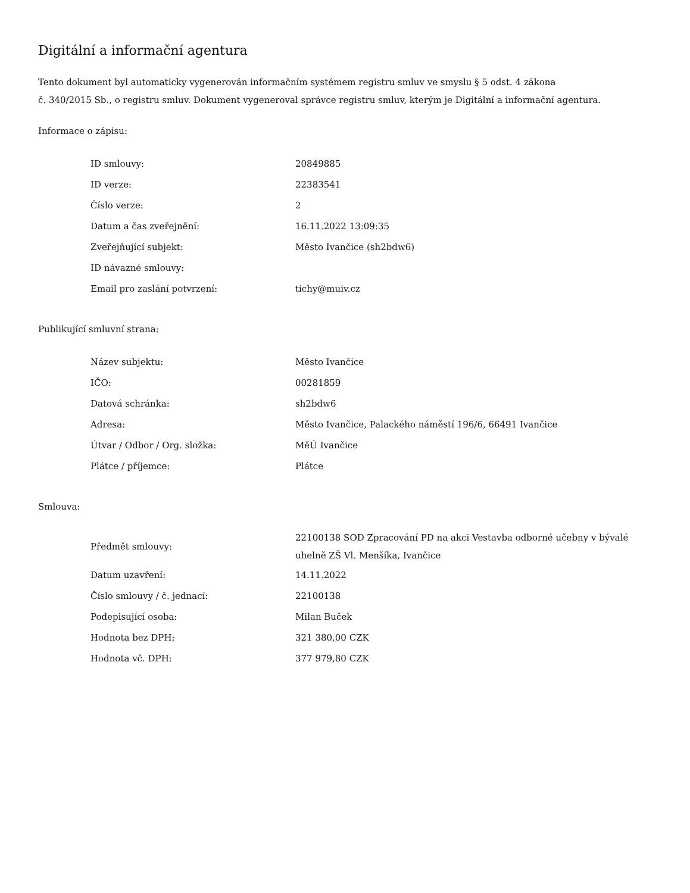Digitální a informační agentura
Tento dokument byl automaticky vygenerován informačním systémem registru smluv ve smyslu § 5 odst. 4 zákona
č. 340/2015 Sb., o registru smluv. Dokument vygeneroval správce registru smluv, kterým je Digitální a informační agentura.
Informace o zápisu:
| ID smlouvy: | 20849885 |
| ID verze: | 22383541 |
| Číslo verze: | 2 |
| Datum a čas zveřejnění: | 16.11.2022 13:09:35 |
| Zveřejňující subjekt: | Město Ivančice (sh2bdw6) |
| ID návazné smlouvy: | |
| Email pro zaslání potvrzení: | tichy@muiv.cz |
Publikující smluvní strana:
| Název subjektu: | Město Ivančice |
| IČO: | 00281859 |
| Datová schránka: | sh2bdw6 |
| Adresa: | Město Ivančice, Palackého náměstí 196/6, 66491 Ivančice |
| Útvar / Odbor / Org. složka: | MěÚ Ivančice |
| Plátce / příjemce: | Plátce |
Smlouva:
| Předmět smlouvy: | 22100138 SOD Zpracování PD na akci Vestavba odborné učebny v bývalé uhelně ZŠ Vl. Menšíka, Ivančice |
| Datum uzavření: | 14.11.2022 |
| Číslo smlouvy / č. jednací: | 22100138 |
| Podepisující osoba: | Milan Buček |
| Hodnota bez DPH: | 321 380,00 CZK |
| Hodnota vč. DPH: | 377 979,80 CZK |